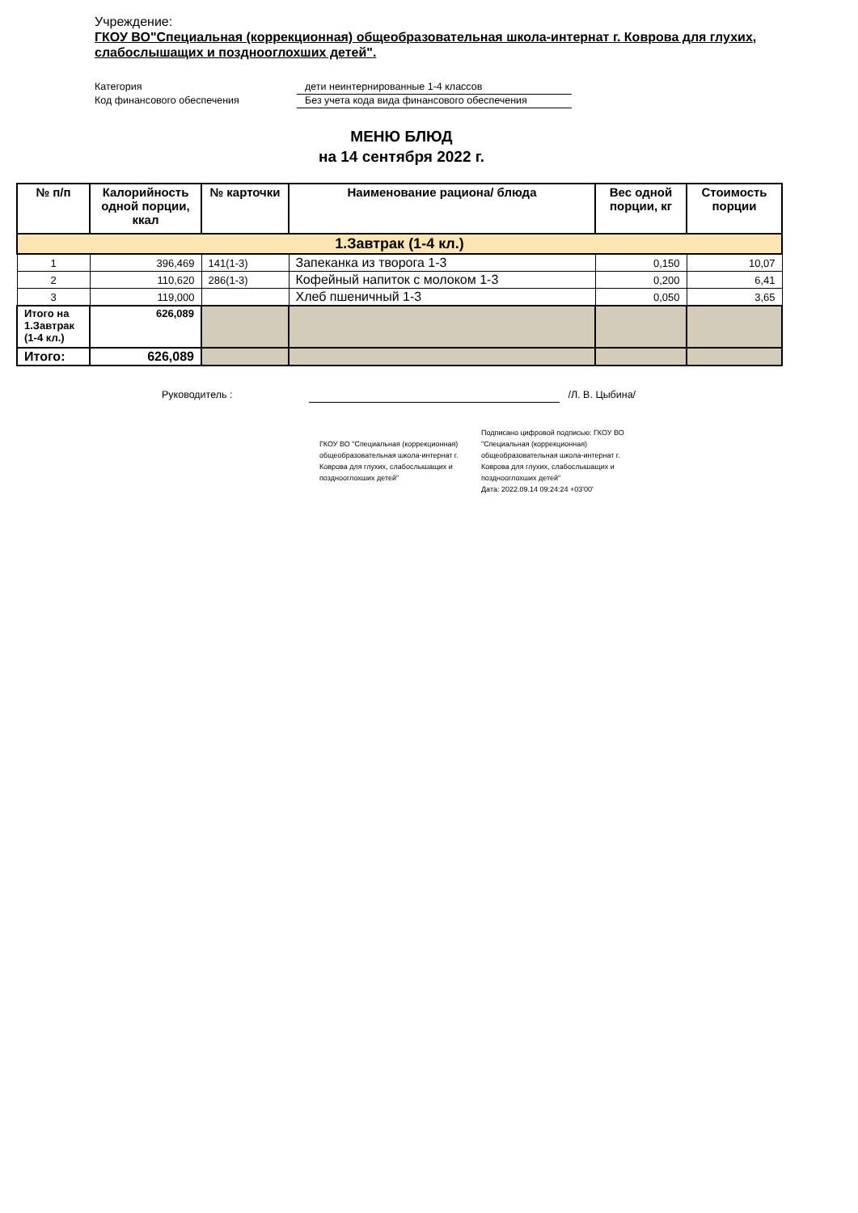Учреждение:
ГКОУ ВО"Специальная (коррекционная) общеобразовательная школа-интернат г. Коврова для глухих, слабослышащих и позднооглохших детей".
Категория дети неинтернированные 1-4 классов
Код финансового обеспечения Без учета кода вида финансового обеспечения
МЕНЮ БЛЮД
на 14 сентября 2022 г.
| № п/п | Калорийность одной порции, ккал | № карточки | Наименование рациона/ блюда | Вес одной порции, кг | Стоимость порции |
| --- | --- | --- | --- | --- | --- |
| 1.Завтрак (1-4 кл.) | | | | | |
| 1 | 396,469 | 141(1-3) | Запеканка из творога 1-3 | 0,150 | 10,07 |
| 2 | 110,620 | 286(1-3) | Кофейный напиток с молоком 1-3 | 0,200 | 6,41 |
| 3 | 119,000 | | Хлеб пшеничный 1-3 | 0,050 | 3,65 |
| Итого на 1.Завтрак (1-4 кл.) | 626,089 | | | | |
| Итого: | 626,089 | | | | |
Руководитель : /Л. В. Цыбина/
ГКОУ ВО "Специальная (коррекционная) общеобразовательная школа-интернат г. Коврова для глухих, слабослышащих и позднооглохших детей"
Подписано цифровой подписью: ГКОУ ВО "Специальная (коррекционная) общеобразовательная школа-интернат г. Коврова для глухих, слабослышащих и позднооглохших детей"
Дата: 2022.09.14 09:24:24 +03'00'